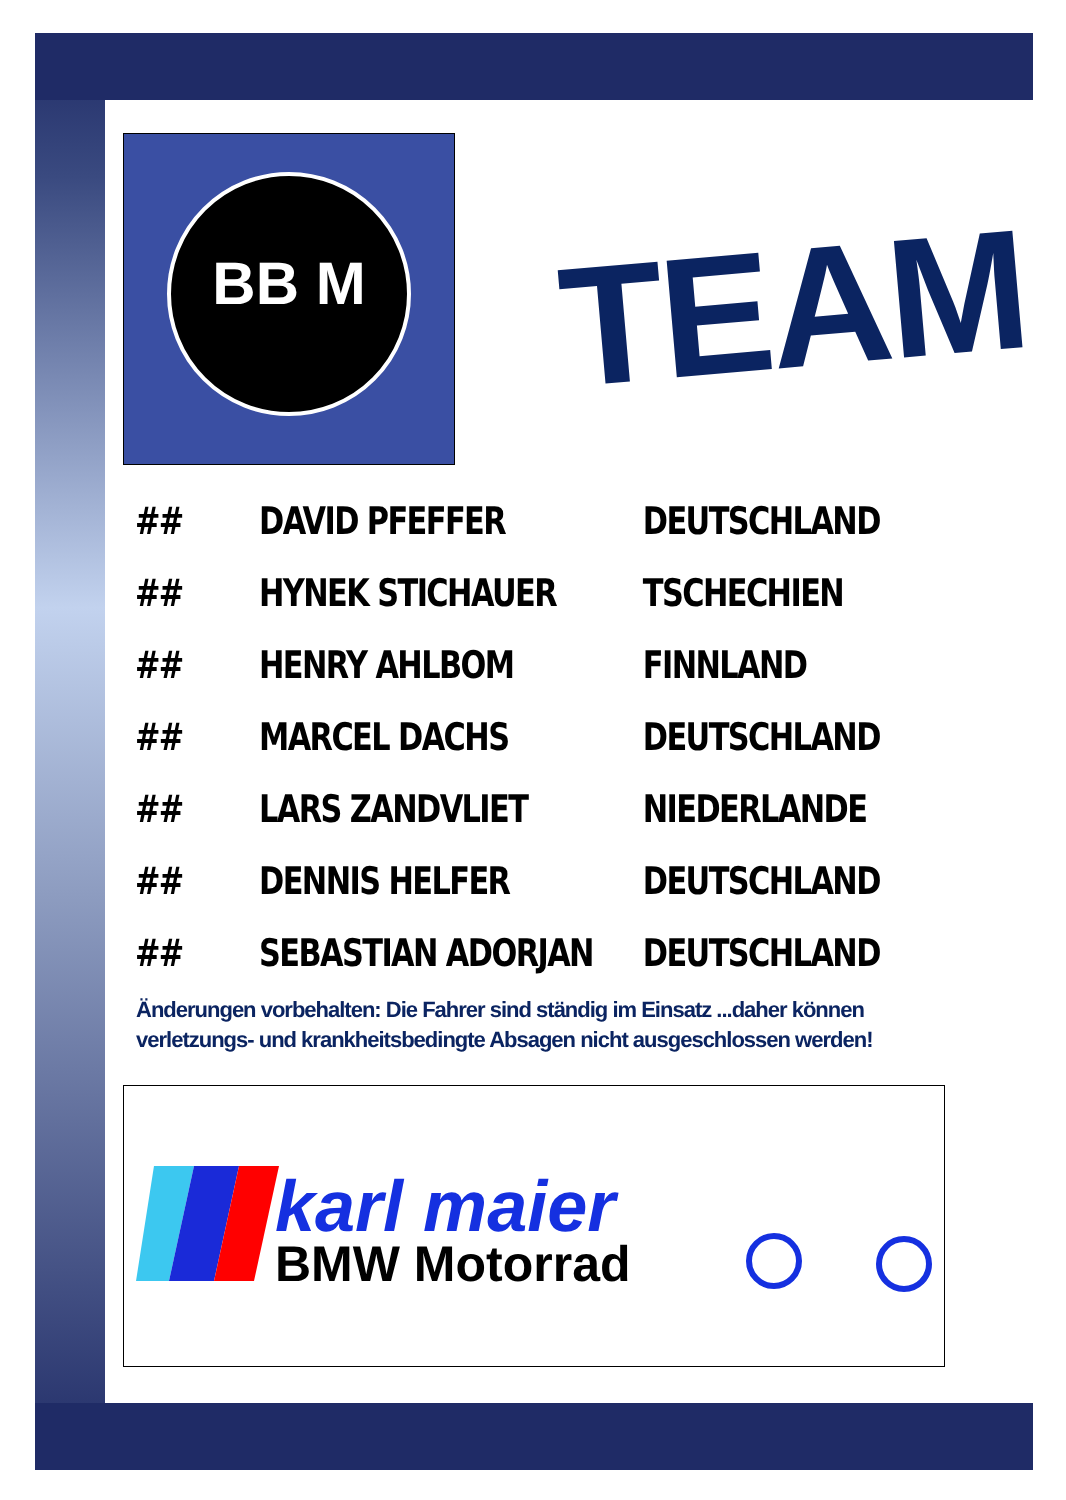BB M
TEAM
| ## | DAVID PFEFFER | DEUTSCHLAND |
| ## | HYNEK STICHAUER | TSCHECHIEN |
| ## | HENRY AHLBOM | FINNLAND |
| ## | MARCEL DACHS | DEUTSCHLAND |
| ## | LARS ZANDVLIET | NIEDERLANDE |
| ## | DENNIS HELFER | DEUTSCHLAND |
| ## | SEBASTIAN ADORJAN | DEUTSCHLAND |
Änderungen vorbehalten: Die Fahrer sind ständig im Einsatz ...daher können verletzungs- und krankheitsbedingte Absagen nicht ausgeschlossen werden!
karl maier
BMW Motorrad